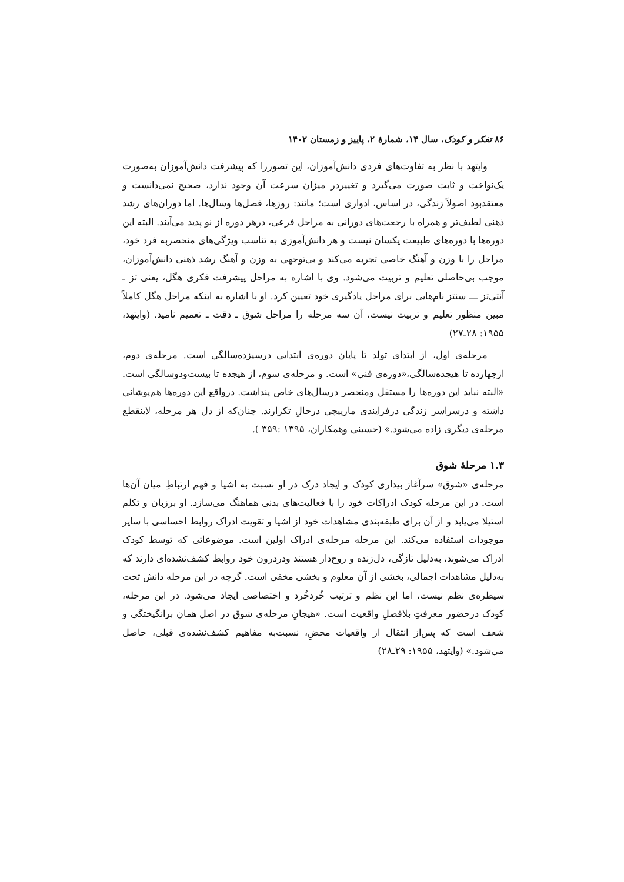۸۶ تفکر و کودک، سال ۱۴، شمارهٔ ۲، پاییز و زمستان ۱۴۰۲
وایتهد با نظر به تفاوت‌های فردی دانش‌آموزان، این تصوررا که پیشرفت دانش‌آموزان به‌صورت یک‌نواخت و ثابت صورت می‌گیرد و تغییردر میزان سرعت آن وجود ندارد، صحیح نمی‌دانست و معتقدبود اصولاً زندگی، در اساس، ادواری است؛ مانند: روزها، فصل‌ها وسال‌ها. اما دوران‌های رشد ذهنی لطیف‌تر و همراه با رجعت‌های دورانی به مراحل فرعی، درهر دوره از نو پدید می‌آیند. البته این دوره‌ها با دوره‌های طبیعت یکسان نیست و هر دانش‌آموزی به تناسب ویژگی‌های منحصربه فرد خود، مراحل را با وزن و آهنگ خاصی تجربه می‌کند و بی‌توجهی به وزن و آهنگ رشد ذهنی دانش‌آموزان، موجب بی‌حاصلی تعلیم و تربیت می‌شود. وی با اشاره به مراحل پیشرفت فکری هگل، یعنی تز ـ آنتی‌تز ـــ سنتز نام‌هایی برای مراحل یادگیری خود تعیین کرد. او با اشاره به اینکه مراحل هگل کاملاً مبین منظور تعلیم و تربیت نیست، آن سه مرحله را مراحل شوق ـ دقت ـ تعمیم نامید. (وایتهد، ۱۹۵۵: ۲۸ـ۲۷)
مرحله‌ی اول، از ابتدای تولد تا پایان دوره‌ی ابتدایی درسیزده‌سالگی است. مرحله‌ی دوم، ازچهارده تا هیجده‌سالگی،«دوره‌ی فنی» است. و مرحله‌ی سوم، از هیجده تا بیست‌ودوسالگی است. «البته نباید این دوره‌ها را مستقل ومنحصر درسال‌های خاص پنداشت. درواقع این دوره‌ها هم‌پوشانی داشته و درسراسر زندگی درفرایندی مارپیچی درحالِ تکرارند. چنان‌که از دل هر مرحله، لاینقطع مرحله‌ی دیگری زاده می‌شود.» (حسینی وهمکاران، ۱۳۹۵ :۳۵۹ ).
۱.۳ مرحلهٔ شوق
مرحله‌ی «شوق» سرآغاز بیداری کودک و ایجاد درک در او نسبت به اشیا و فهم ارتباطِ میان آن‌ها است. در این مرحله کودک ادراکات خود را با فعالیت‌های بدنی هماهنگ می‌سازد. او برزبان و تکلم استیلا می‌یابد و از آن برای طبقه‌بندی مشاهدات خود از اشیا و تقویت ادراک روابط احساسی با سایر موجودات استفاده می‌کند. این مرحله مرحله‌ی ادراک اولین است. موضوعاتی که توسط کودک ادراک می‌شوند، به‌دلیل تازگی، دل‌زنده و روح‌دار هستند ودردرون خود روابط کشف‌نشده‌ای دارند که به‌دلیل مشاهدات اجمالی، بخشی از آن معلوم و بخشی مخفی است. گرچه در این مرحله دانش تحت سیطره‌ی نظم نیست، اما این نظم و ترتیب خُردخُرد و اختصاصی ایجاد می‌شود. در این مرحله، کودک درحضور معرفتِ بلافصلِ واقعیت است. «هیجانِ مرحله‌ی شوق در اصل همان برانگیختگی و شعف است که پس‌از انتقال از واقعیات محضِ، نسبت‌به مفاهیم کشف‌نشده‌ی قبلی، حاصل می‌شود.» (وایتهد، ۱۹۵۵: ۲۹ـ۲۸)